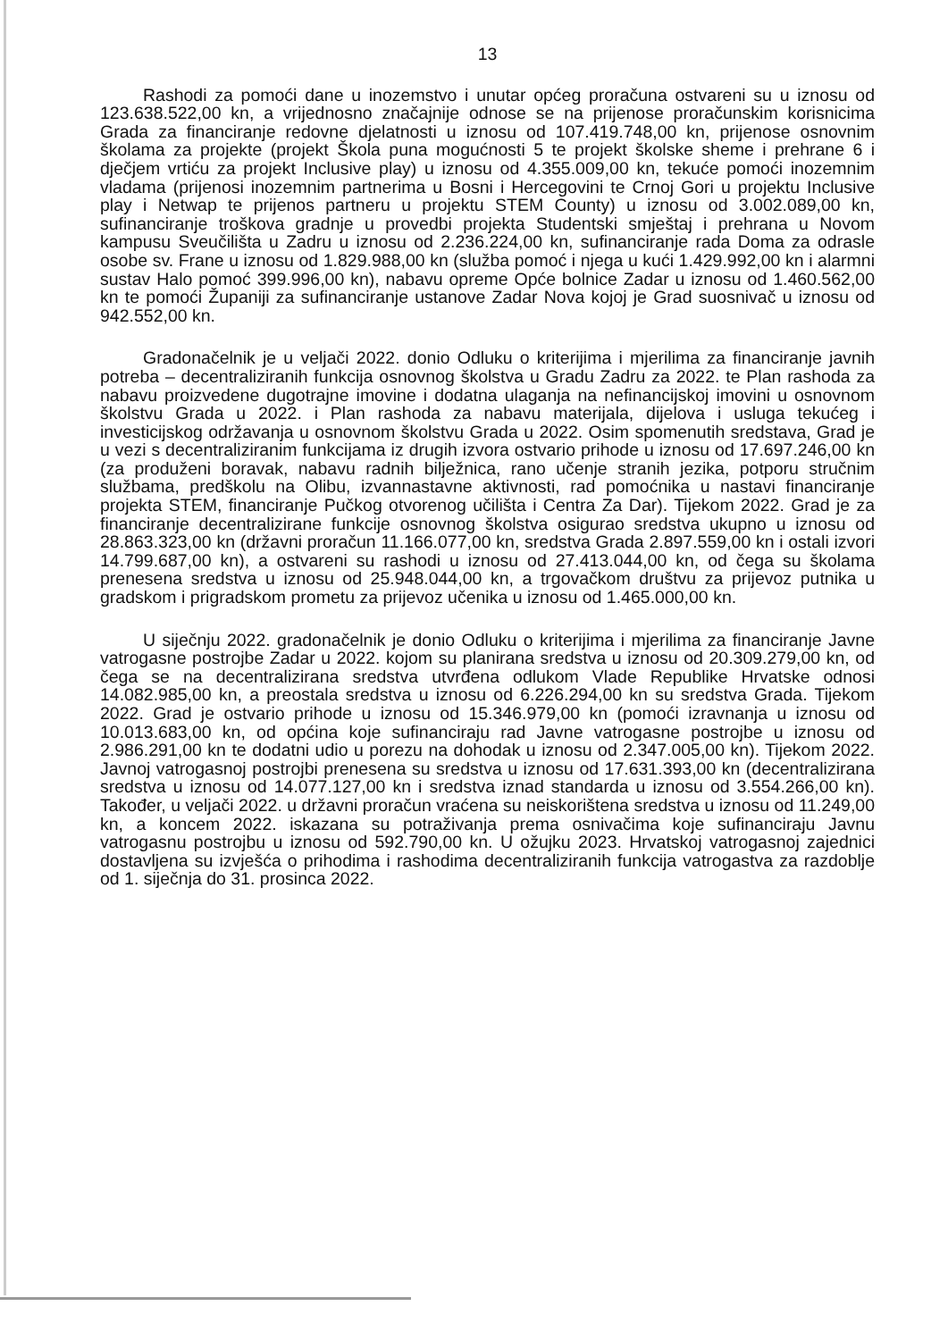13
Rashodi za pomoći dane u inozemstvo i unutar općeg proračuna ostvareni su u iznosu od 123.638.522,00 kn, a vrijednosno značajnije odnose se na prijenose proračunskim korisnicima Grada za financiranje redovne djelatnosti u iznosu od 107.419.748,00 kn, prijenose osnovnim školama za projekte (projekt Škola puna mogućnosti 5 te projekt školske sheme i prehrane 6 i dječjem vrtiću za projekt Inclusive play) u iznosu od 4.355.009,00 kn, tekuće pomoći inozemnim vladama (prijenosi inozemnim partnerima u Bosni i Hercegovini te Crnoj Gori u projektu Inclusive play i Netwap te prijenos partneru u projektu STEM County) u iznosu od 3.002.089,00 kn, sufinanciranje troškova gradnje u provedbi projekta Studentski smještaj i prehrana u Novom kampusu Sveučilišta u Zadru u iznosu od 2.236.224,00 kn, sufinanciranje rada Doma za odrasle osobe sv. Frane u iznosu od 1.829.988,00 kn (služba pomoć i njega u kući 1.429.992,00 kn i alarmni sustav Halo pomoć 399.996,00 kn), nabavu opreme Opće bolnice Zadar u iznosu od 1.460.562,00 kn te pomoći Županiji za sufinanciranje ustanove Zadar Nova kojoj je Grad suosnivač u iznosu od 942.552,00 kn.
Gradonačelnik je u veljači 2022. donio Odluku o kriterijima i mjerilima za financiranje javnih potreba – decentraliziranih funkcija osnovnog školstva u Gradu Zadru za 2022. te Plan rashoda za nabavu proizvedene dugotrajne imovine i dodatna ulaganja na nefinancijskoj imovini u osnovnom školstvu Grada u 2022. i Plan rashoda za nabavu materijala, dijelova i usluga tekućeg i investicijskog održavanja u osnovnom školstvu Grada u 2022. Osim spomenutih sredstava, Grad je u vezi s decentraliziranim funkcijama iz drugih izvora ostvario prihode u iznosu od 17.697.246,00 kn (za produženi boravak, nabavu radnih bilježnica, rano učenje stranih jezika, potporu stručnim službama, predškolu na Olibu, izvannastavne aktivnosti, rad pomoćnika u nastavi financiranje projekta STEM, financiranje Pučkog otvorenog učilišta i Centra Za Dar). Tijekom 2022. Grad je za financiranje decentralizirane funkcije osnovnog školstva osigurao sredstva ukupno u iznosu od 28.863.323,00 kn (državni proračun 11.166.077,00 kn, sredstva Grada 2.897.559,00 kn i ostali izvori 14.799.687,00 kn), a ostvareni su rashodi u iznosu od 27.413.044,00 kn, od čega su školama prenesena sredstva u iznosu od 25.948.044,00 kn, a trgovačkom društvu za prijevoz putnika u gradskom i prigradskom prometu za prijevoz učenika u iznosu od 1.465.000,00 kn.
U siječnju 2022. gradonačelnik je donio Odluku o kriterijima i mjerilima za financiranje Javne vatrogasne postrojbe Zadar u 2022. kojom su planirana sredstva u iznosu od 20.309.279,00 kn, od čega se na decentralizirana sredstva utvrđena odlukom Vlade Republike Hrvatske odnosi 14.082.985,00 kn, a preostala sredstva u iznosu od 6.226.294,00 kn su sredstva Grada. Tijekom 2022. Grad je ostvario prihode u iznosu od 15.346.979,00 kn (pomoći izravnanja u iznosu od 10.013.683,00 kn, od općina koje sufinanciraju rad Javne vatrogasne postrojbe u iznosu od 2.986.291,00 kn te dodatni udio u porezu na dohodak u iznosu od 2.347.005,00 kn). Tijekom 2022. Javnoj vatrogasnoj postrojbi prenesena su sredstva u iznosu od 17.631.393,00 kn (decentralizirana sredstva u iznosu od 14.077.127,00 kn i sredstva iznad standarda u iznosu od 3.554.266,00 kn). Također, u veljači 2022. u državni proračun vraćena su neiskorištena sredstva u iznosu od 11.249,00 kn, a koncem 2022. iskazana su potraživanja prema osnivačima koje sufinanciraju Javnu vatrogasnu postrojbu u iznosu od 592.790,00 kn. U ožujku 2023. Hrvatskoj vatrogasnoj zajednici dostavljena su izvješća o prihodima i rashodima decentraliziranih funkcija vatrogastva za razdoblje od 1. siječnja do 31. prosinca 2022.